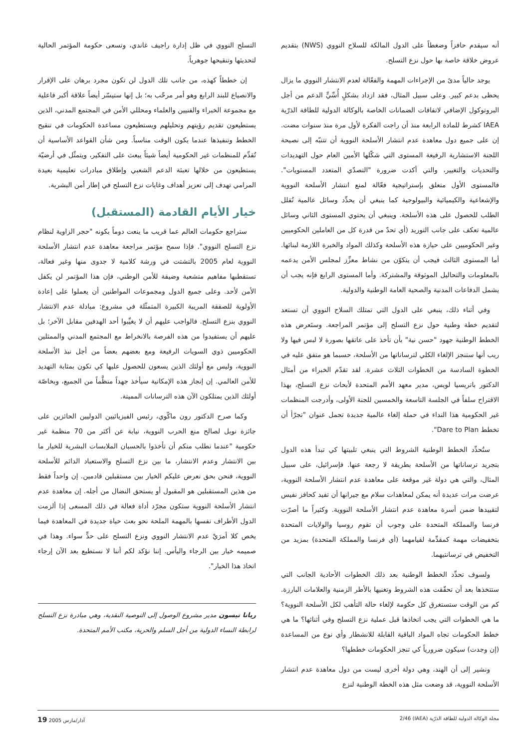أنه سيقدم حافزاً وضغطاً على الدول المالكة للسلاح النووي (NWS) بتقديم عروض خلاقة خاصة بها حول نزع التسلح.
يوجد حالياً مدىً من الإجراءات المهمة والفعّالة لعدم الانتشار النووي ما يزال يحظى بدعم كبير. وعلى سبيل المثال، فقد ازداد بشكلٍ أُسِّيٍّ الدعم من أجل البروتوكول الإضافي لاتفاقات الضمانات الخاصة بالوكالة الدولية للطاقة الذرّية IAEA كشرط للمادة الرابعة منذ أن راجت الفكرة لأول مرة منذ سنوات مضت. إن على جميع دول معاهدة عدم انتشار الأسلحة النووية أن تتنبّه إلى نصيحة اللجنة الاستشارية الرفيعة المستوى التي شكّلها الأمين العام حول التهديدات والتحديات والتغيير، والتي أكدت ضرورة "التصدّي المتعدد المستويات". فالمستوى الأول متعلق بإستراتيجية فعّالة لمنع انتشار الأسلحة النووية والإشعاعية والكيميائية والبيولوجية كما ينبغي أن يحدِّد وسائل عالمية تُقلل الطلب للحصول على هذه الأسلحة. وينبغي أن يحتوي المستوى الثاني وسائل عالمية تعكف على جانب التوريد (أي تحدّ من قدرة كل من العاملين الحكوميين وغير الحكوميين على حيازة هذه الأسلحة وكذلك المواد والخبرة اللازمة لبنائها. أما المستوى الثالث فيجب أن يتكوّن من نشاط معزِّز لمجلس الأمن يدعمه بالمعلومات والتحاليل الموثوقة والمشتركة. وأما المستوى الرابع فإنه يجب أن يشمل الدفاعات المدنية والصحية العامة الوطنية والدولية.
وفي أثناء ذلك، ينبغي على الدول التي تمتلك السلاح النووي أن تستعد لتقديم خطة وطنية حول نزع التسلح إلى مؤتمر المراجعة. وستَعرض هذه الخطط الوطنية جهود "حسن نية" بأن تأخذ على عاتقها بصورة لا لبس فيها ولا ريب أنها ستنجز الإلغاء الكلي لترساناتها من الأسلحة، حسبما هو متفق عليه في الخطوة السادسة من الخطوات الثلاث عشرة. لقد تقدّم الخبراء من أمثال الدكتور باتريسيا لويس، مدير معهد الأمم المتحدة لأبحاث نزع التسلح، بهذا الاقتراح سلفاً في الجلسة التاسعة والخمسين للجنة الأولى، وأدرجت المنظمات غير الحكومية هذا النداء في حملة إلغاء عالمية جديدة تحمل عنوان "تجرّأ أن تخطط Dare to Plan".
ستُحدِّد الخطط الوطنية الشروط التي ينبغي تلبيتها كي تبدأ هذه الدول بتجريد ترساناتها من الأسلحة بطريقة لا رجعة عنها. فإسرائيل، على سبيل المثال، والتي هي دولة غير موقعة على معاهدة عدم انتشار الأسلحة النووية، عرضت مرات عديدة أنه يمكن لمعاهدات سلام مع جيرانها أن تفيد كحافز نفيس لتقييدها ضمن أسرة معاهدة عدم انتشار الأسلحة النووية. وكثيراً ما أصرّت فرنسا والمملكة المتحدة على وجوب أن تقوم روسيا والولايات المتحدة بتخفيضات مهمة كمقدِّمة لقيامهما (أي فرنسا والمملكة المتحدة) بمزيد من التخفيض في ترسانتيهما.
ولسوف تحدِّد الخطط الوطنية بعد ذلك الخطوات الأحادية الجانب التي ستتخذها بعد أن تحقّقت هذه الشروط وتغنيها بالأطر الزمنية والعلامات البارزة. كم من الوقت ستستغرق كل حكومة لإلغاء حالة التأهب لكل الأسلحة النووية؟ ما هي الخطوات التي يجب اتخاذها قبل عملية نزع التسلح وفي أثنائها؟ ما هي خطط الحكومات تجاه المواد الباقية القابلة للانشطار وأي نوع من المساعدة (إن وجدت) سيكون ضرورياً كي تنجز الحكومات خططها؟
ونشير إلى أن الهند، وهي دولة أخرى ليست من دول معاهدة عدم انتشار الأسلحة النووية، قد وضعت مثل هذه الخطة الوطنية لنزع
التسلح النووي في ظل إدارة راجيف غاندي، وتسعى حكومة المؤتمر الحالية لتحديثها وتنقيحها جوهرياً.
إن خططاً كهذه، من جانب تلك الدول لن تكون مجرد برهان على الإقرار والانصياع للبند الرابع وهو أمر مرحّب به؛ بل إنها ستيسّر أيضاً علاقة أكبر فاعلية مع مجموعة الخبراء والفنيين والعلماء ومحللي الأمن في المجتمع المدني، الذين يستطيعون تقديم رؤيتهم وتحليلهم ويستطيعون مساعدة الحكومات في تنقيح الخطط وتنفيذها عندما يكون الوقت مناسباً. ومن شأن القواعد الأساسية أن تُقدِّم للمنظمات غير الحكومية أيضاً شيئاً يبعث على التفكير، ويتمثّل في أرضيّة يستطيعون من خلالها تعبئة الدعم الشعبي وإطلاق مبادرات تعليمية بعيدة المرامي تهدف إلى تعزيز أهداف وغايات نزع التسلح في إطار أمن البشرية.
خيار الأيام القادمة (المستقبل)
ستراجع حكومات العالم عما قريب ما ينعت دوماً بكونه "حجر الزاوية لنظام نزع التسلح النووي". فإذا سمح مؤتمر مراجعة معاهدة عدم انتشار الأسلحة النووية لعام 2005 بالتشتت في ورشة كلامية لا جدوى منها وغير فعالة، تستقطبها مفاهيم متشعبة وضيقة للأمن الوطني، فإن هذا المؤتمر لن يكفل الأمن لأحد. وعلى جميع الدول ومجموعات المواطنين أن يعملوا على إعادة الأولوية للصفقة المريبة الكبيرة المتمثّلة في مشروع: مبادلة عدم الانتشار النووي بنزع التسلح. فالواجب عليهم أن لا يغيِّبوا أحد الهدفين مقابل الآخر؛ بل عليهم أن يستفيدوا من هذه الفرصة بالانخراط مع المجتمع المدني والممثلين الحكوميين ذوي السويات الرفيعة ومع بعضهم بعضاً من أجل نبذ الأسلحة النووية، وليس مع أولئك الذين يسعون للحصول عليها كي تكون بمثابة التهديد للأمن العالمي. إن إنجاز هذه الإمكانية سيأخذ جهداً منظَّماً من الجميع، وبخاصّة أولئك الذين يمتلكون الآن هذه الترسانات المميتة.
وكما صرح الدكتور رون ماكّوي، رئيس الفيزيائيين الدوليين الحائزين على جائزة نوبل لصالح منع الحرب النووية، نيابة عن أكثر من 70 منظمة غير حكومية "عندما نطلب منكم أن تأخذوا بالحسبان الملابسات البشرية للخيار ما بين الانتشار وعدم الانتشار، ما بين نزع التسلح والاستعباد الدائم للأسلحة النووية، فنحن بحق نعرض عليكم الخيار بين مستقبلين قادمين. إن واحداً فقط من هذين المستقبلين هو المقبول أو يستحق النضال من أجله. إن معاهدة عدم انتشار الأسلحة النووية ستكون مجرّد أداة فعالة في ذلك المسعى إذا ألزمت الدول الأطراف نفسها بالمهمة الملحة نحو بعث حياة جديدة في المعاهدة فيما يخص كلا أمرَيْ عدم الانتشار النووي ونزع التسلح على حدٍّ سواء. وهذا في صميمه خيار بين الرجاء واليأس. إننا نؤكد لكم أننا لا نستطيع بعد الآن إرجاء اتخاذ هذا الخيار".
ريانا تيسون مدير مشروع الوصول إلى التوصية النقدية، وهي مبادرة نزع التسلح لرابطة النساء الدولية من أجل السلم والحرية، مكتب الأمم المتحدة.
مجلة الوكالة الدولية للطاقة الذرّية (IAEA) 2/46 آذار/مارس 2005 19